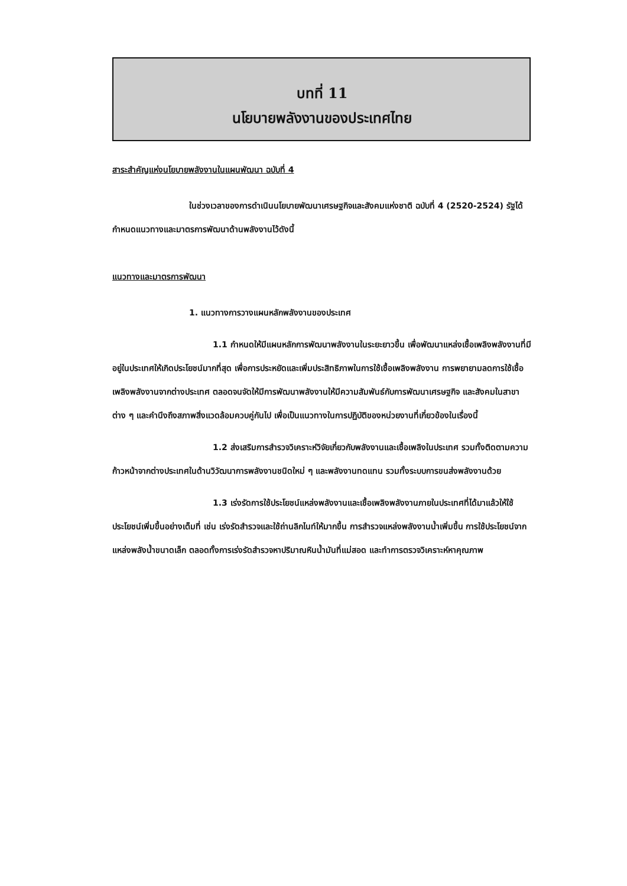บทที่ 11
นโยบายพลังงานของประเทศไทย
สาระสำคัญแห่งนโยบายพลังงานในแผนพัฒนา ฉบับที่ 4
ในช่วงเวลาของการดำเนินนโยบายพัฒนาเศรษฐกิจและสังคมแห่งชาติ ฉบับที่ 4 (2520-2524) รัฐได้กำหนดแนวทางและมาตรการพัฒนาด้านพลังงานไว้ดังนี้
แนวทางและมาตรการพัฒนา
1. แนวทางการวางแผนหลักพลังงานของประเทศ
1.1 กำหนดให้มีแผนหลักการพัฒนาพลังงานในระยะยาวขึ้น เพื่อพัฒนาแหล่งเชื้อเพลิงพลังงานที่มีอยู่ในประเทศให้เกิดประโยชน์มากที่สุด เพื่อการประหยัดและเพิ่มประสิทธิภาพในการใช้เชื้อเพลิงพลังงาน การพยายามลดการใช้เชื้อเพลิงพลังงานจากต่างประเทศ ตลอดจนจัดให้มีการพัฒนาพลังงานให้มีความสัมพันธ์กับการพัฒนาเศรษฐกิจ และสังคมในสาขาต่าง ๆ และคำนึงถึงสภาพสิ่งแวดล้อมควบคู่กันไป เพื่อเป็นแนวทางในการปฏิบัติของหน่วยงานที่เกี่ยวข้องในเรื่องนี้
1.2 ส่งเสริมการสำรวจวิเคราะห์วิจัยเกี่ยวกับพลังงานและเชื้อเพลิงในประเทศ รวมทั้งติดตามความก้าวหน้าจากต่างประเทศในด้านวิวัฒนาการพลังงานชนิดใหม่ ๆ และพลังงานทดแทน รวมทั้งระบบการขนส่งพลังงานด้วย
1.3 เร่งรัดการใช้ประโยชน์แหล่งพลังงานและเชื้อเพลิงพลังงานภายในประเทศที่ได้มาแล้วให้ใช้ประโยชน์เพิ่มขึ้นอย่างเต็มที่ เช่น เร่งรัดสำรวจและใช้ถ่านลิกไนท์ให้มากขึ้น การสำรวจแหล่งพลังงานน้ำเพิ่มขึ้น การใช้ประโยชน์จากแหล่งพลังน้ำขนาดเล็ก ตลอดทั้งการเร่งรัดสำรวจหาปริมาณหินน้ำมันที่แม่สอด และทำการตรวจวิเคราะห์หาคุณภาพ